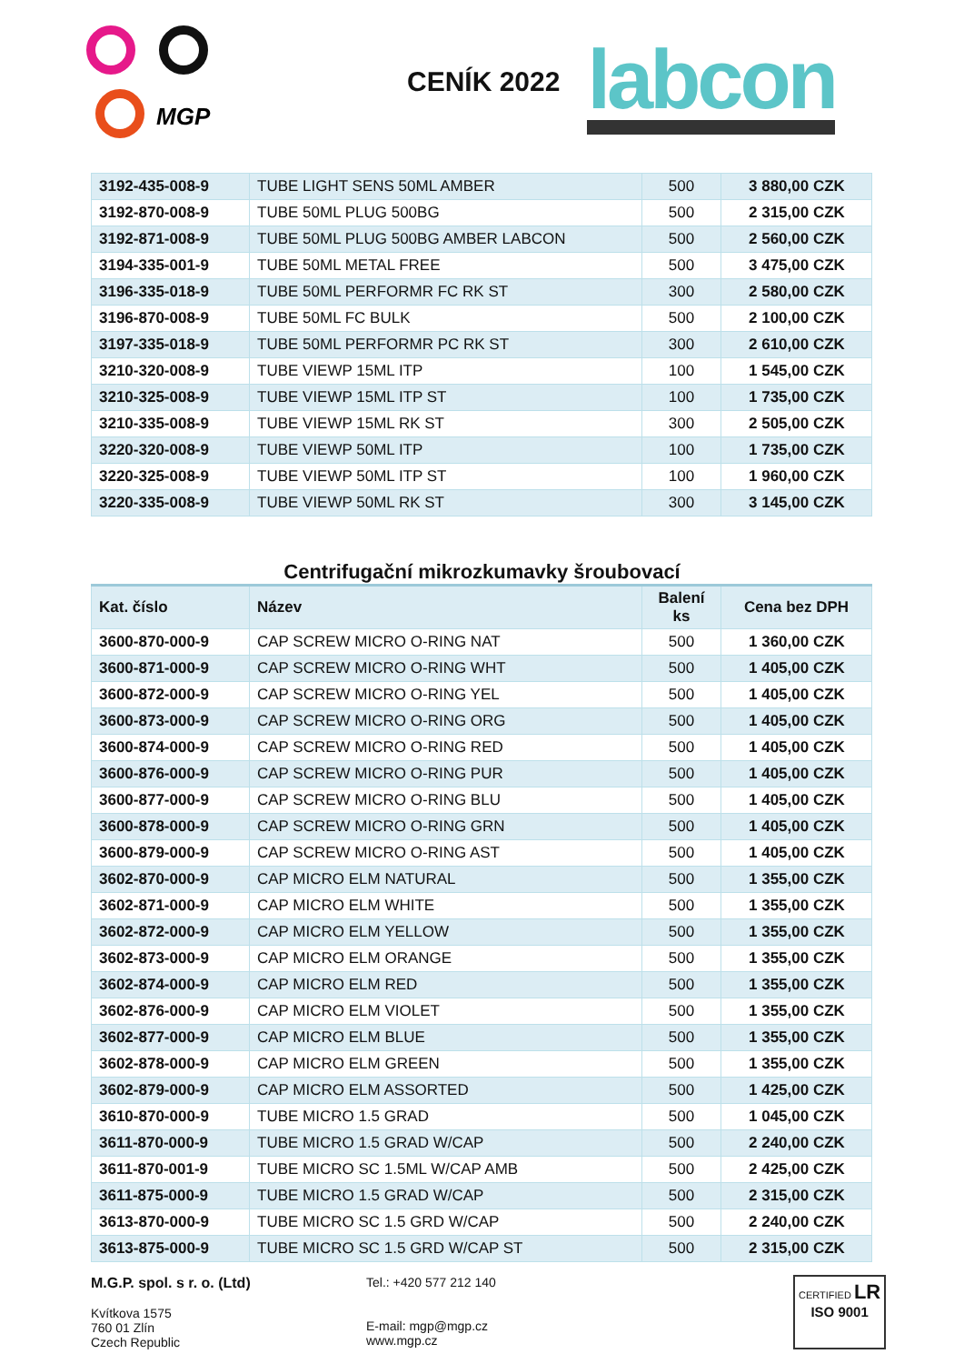MGP
CENÍK 2022
labcon
| 3192-435-008-9 | TUBE LIGHT SENS 50ML AMBER | 500 | 3 880,00 CZK |
| 3192-870-008-9 | TUBE 50ML PLUG 500BG | 500 | 2 315,00 CZK |
| 3192-871-008-9 | TUBE 50ML PLUG 500BG AMBER LABCON | 500 | 2 560,00 CZK |
| 3194-335-001-9 | TUBE 50ML METAL FREE | 500 | 3 475,00 CZK |
| 3196-335-018-9 | TUBE 50ML PERFORMR FC RK ST | 300 | 2 580,00 CZK |
| 3196-870-008-9 | TUBE 50ML FC BULK | 500 | 2 100,00 CZK |
| 3197-335-018-9 | TUBE 50ML PERFORMR PC RK ST | 300 | 2 610,00 CZK |
| 3210-320-008-9 | TUBE VIEWP 15ML ITP | 100 | 1 545,00 CZK |
| 3210-325-008-9 | TUBE VIEWP 15ML ITP ST | 100 | 1 735,00 CZK |
| 3210-335-008-9 | TUBE VIEWP 15ML RK ST | 300 | 2 505,00 CZK |
| 3220-320-008-9 | TUBE VIEWP 50ML ITP | 100 | 1 735,00 CZK |
| 3220-325-008-9 | TUBE VIEWP 50ML ITP ST | 100 | 1 960,00 CZK |
| 3220-335-008-9 | TUBE VIEWP 50ML RK ST | 300 | 3 145,00 CZK |
Centrifugační mikrozkumavky šroubovací
| Kat. číslo | Název | Balení ks | Cena bez DPH |
| --- | --- | --- | --- |
| 3600-870-000-9 | CAP SCREW MICRO O-RING NAT | 500 | 1 360,00 CZK |
| 3600-871-000-9 | CAP SCREW MICRO O-RING WHT | 500 | 1 405,00 CZK |
| 3600-872-000-9 | CAP SCREW MICRO O-RING YEL | 500 | 1 405,00 CZK |
| 3600-873-000-9 | CAP SCREW MICRO O-RING ORG | 500 | 1 405,00 CZK |
| 3600-874-000-9 | CAP SCREW MICRO O-RING RED | 500 | 1 405,00 CZK |
| 3600-876-000-9 | CAP SCREW MICRO O-RING PUR | 500 | 1 405,00 CZK |
| 3600-877-000-9 | CAP SCREW MICRO O-RING BLU | 500 | 1 405,00 CZK |
| 3600-878-000-9 | CAP SCREW MICRO O-RING GRN | 500 | 1 405,00 CZK |
| 3600-879-000-9 | CAP SCREW MICRO O-RING AST | 500 | 1 405,00 CZK |
| 3602-870-000-9 | CAP MICRO ELM NATURAL | 500 | 1 355,00 CZK |
| 3602-871-000-9 | CAP MICRO ELM WHITE | 500 | 1 355,00 CZK |
| 3602-872-000-9 | CAP MICRO ELM YELLOW | 500 | 1 355,00 CZK |
| 3602-873-000-9 | CAP MICRO ELM ORANGE | 500 | 1 355,00 CZK |
| 3602-874-000-9 | CAP MICRO ELM RED | 500 | 1 355,00 CZK |
| 3602-876-000-9 | CAP MICRO ELM VIOLET | 500 | 1 355,00 CZK |
| 3602-877-000-9 | CAP MICRO ELM BLUE | 500 | 1 355,00 CZK |
| 3602-878-000-9 | CAP MICRO ELM GREEN | 500 | 1 355,00 CZK |
| 3602-879-000-9 | CAP MICRO ELM ASSORTED | 500 | 1 425,00 CZK |
| 3610-870-000-9 | TUBE MICRO 1.5 GRAD | 500 | 1 045,00 CZK |
| 3611-870-000-9 | TUBE MICRO 1.5 GRAD W/CAP | 500 | 2 240,00 CZK |
| 3611-870-001-9 | TUBE MICRO SC 1.5ML W/CAP AMB | 500 | 2 425,00 CZK |
| 3611-875-000-9 | TUBE MICRO 1.5 GRAD W/CAP | 500 | 2 315,00 CZK |
| 3613-870-000-9 | TUBE MICRO SC 1.5 GRD W/CAP | 500 | 2 240,00 CZK |
| 3613-875-000-9 | TUBE MICRO SC 1.5 GRD W/CAP ST | 500 | 2 315,00 CZK |
M.G.P. spol. s r. o. (Ltd)
Kvítkova 1575
760 01 Zlín
Czech Republic
Tel.: +420 577 212 140
E-mail: mgp@mgp.cz
www.mgp.cz
CERTIFIED LR
ISO 9001